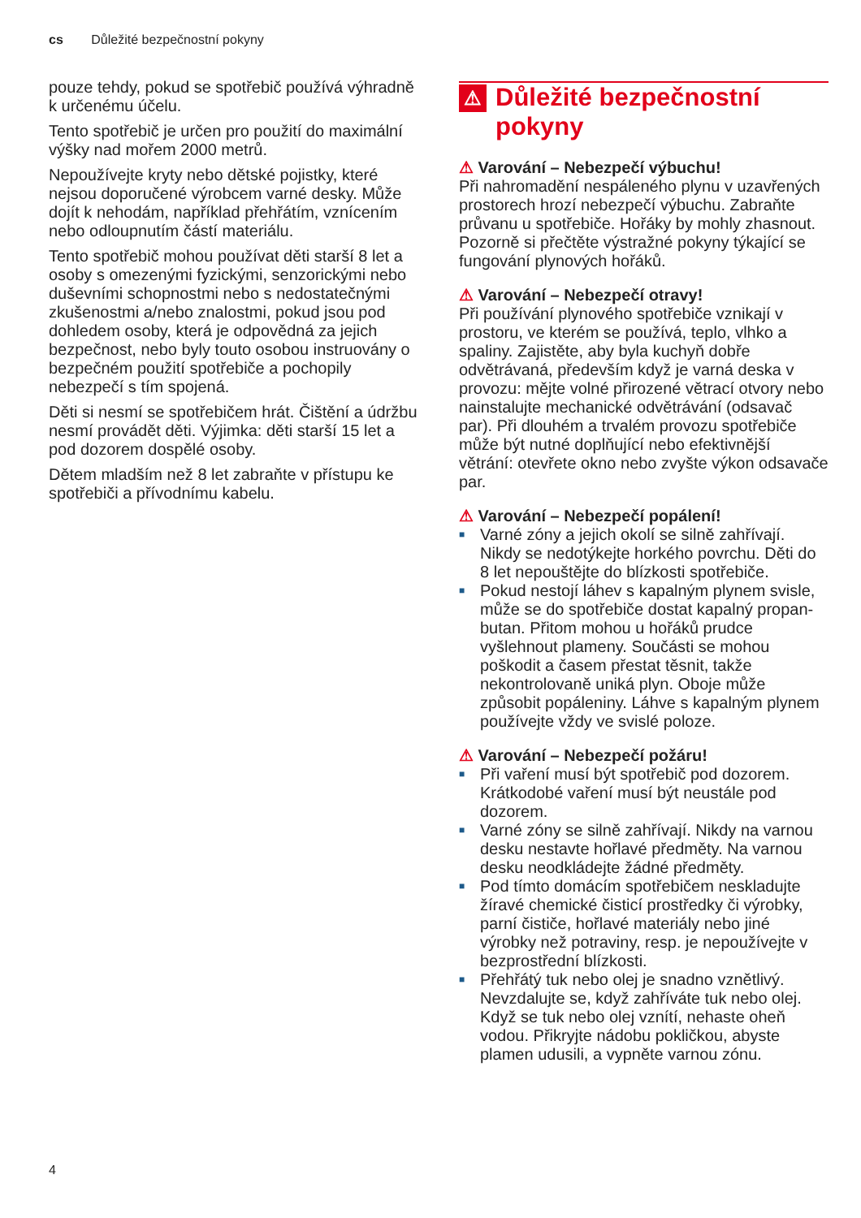cs Důležité bezpečnostní pokyny
pouze tehdy, pokud se spotřebič používá výhradně k určenému účelu.
Tento spotřebič je určen pro použití do maximální výšky nad mořem 2000 metrů.
Nepoužívejte kryty nebo dětské pojistky, které nejsou doporučené výrobcem varné desky. Může dojít k nehodám, například přehřátím, vznícením nebo odloupnutím částí materiálu.
Tento spotřebič mohou používat děti starší 8 let a osoby s omezenými fyzickými, senzorickými nebo duševními schopnostmi nebo s nedostatečnými zkušenostmi a/nebo znalostmi, pokud jsou pod dohledem osoby, která je odpovědná za jejich bezpečnost, nebo byly touto osobou instruovány o bezpečném použití spotřebiče a pochopily nebezpečí s tím spojená.
Děti si nesmí se spotřebičem hrát. Čištění a údržbu nesmí provádět děti. Výjimka: děti starší 15 let a pod dozorem dospělé osoby.
Dětem mladším než 8 let zabraňte v přístupu ke spotřebiči a přívodnímu kabelu.
⚠ Důležité bezpečnostní pokyny
⚠ Varování – Nebezpečí výbuchu!
Při nahromadění nespáleného plynu v uzavřených prostorech hrozí nebezpečí výbuchu. Zabraňte průvanu u spotřebiče. Hořáky by mohly zhasnout. Pozorně si přečtěte výstražné pokyny týkající se fungování plynových hořáků.
⚠ Varování – Nebezpečí otravy!
Při používání plynového spotřebiče vznikají v prostoru, ve kterém se používá, teplo, vlhko a spaliny. Zajistěte, aby byla kuchyň dobře odvětrávaná, především když je varná deska v provozu: mějte volné přirozené větrací otvory nebo nainstalujte mechanické odvětrávání (odsavač par). Při dlouhém a trvalém provozu spotřebiče může být nutné doplňující nebo efektivnější větrání: otevřete okno nebo zvyšte výkon odsavače par.
⚠ Varování – Nebezpečí popálení!
■ Varné zóny a jejich okolí se silně zahřívají. Nikdy se nedotýkejte horkého povrchu. Děti do 8 let nepouštějte do blízkosti spotřebiče.
■ Pokud nestojí láhev s kapalným plynem svisle, může se do spotřebiče dostat kapalný propan-butan. Přitom mohou u hořáků prudce vyšlehnout plameny. Součásti se mohou poškodit a časem přestat těsnit, takže nekontrolovaně uniká plyn. Oboje může způsobit popáleniny. Láhve s kapalným plynem používejte vždy ve svislé poloze.
⚠ Varování – Nebezpečí požáru!
■ Při vaření musí být spotřebič pod dozorem. Krátkodobé vaření musí být neustále pod dozorem.
■ Varné zóny se silně zahřívají. Nikdy na varnou desku nestavte hořlavé předměty. Na varnou desku neodkládejte žádné předměty.
■ Pod tímto domácím spotřebičem neskladujte žíravé chemické čisticí prostředky či výrobky, parní čističe, hořlavé materiály nebo jiné výrobky než potraviny, resp. je nepoužívejte v bezprostřední blízkosti.
■ Přehřátý tuk nebo olej je snadno vznětlivý. Nevzdalujte se, když zahříváte tuk nebo olej. Když se tuk nebo olej vznítí, nehaste oheň vodou. Přikryjte nádobu pokličkou, abyste plamen udusili, a vypněte varnou zónu.
4